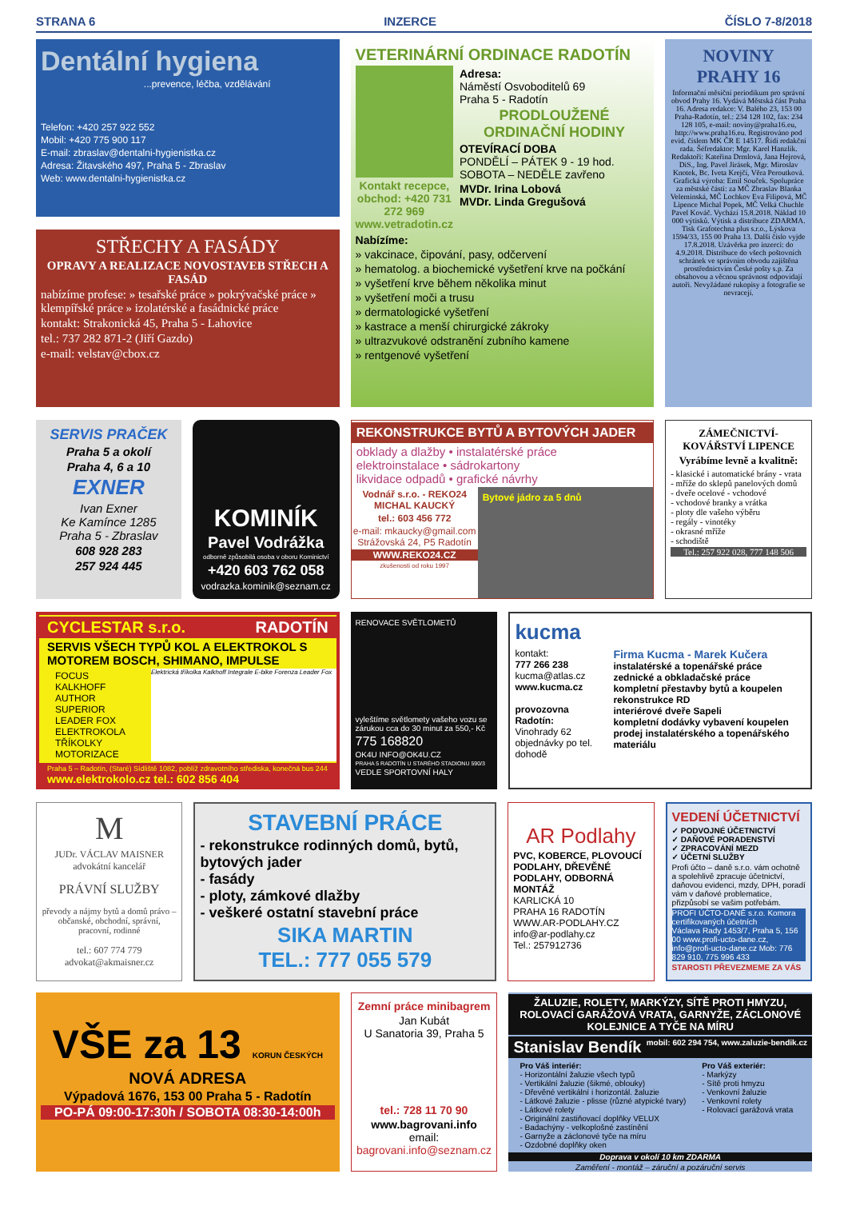STRANA 6 INZERCE ČÍSLO 7-8/2018
Dentální hygiena
...prevence, léčba, vzdělávání
Telefon: +420 257 922 552
Mobil: +420 775 900 117
E-mail: zbraslav@dentalni-hygienistka.cz
Adresa: Žitavského 497, Praha 5 - Zbraslav
Web: www.dentalni-hygienistka.cz
STŘECHY A FASÁDY
OPRAVY A REALIZACE NOVOSTAVEB STŘECH A FASÁD
nabízíme profese: » tesařské práce » pokrývačské práce » klempířské práce » izolatérské a fasádnické práce
kontakt: Strakonická 45, Praha 5 - Lahovice
tel.: 737 282 871-2 (Jiří Gazdo)
e-mail: velstav@cbox.cz
VETERINÁRNÍ ORDINACE RADOTÍN
Kontakt recepce, obchod: +420 731 272 969 www.vetradotin.cz
Adresa:
Náměstí Osvoboditelů 69
Praha 5 - Radotín
PRODLOUŽENÉ ORDINAČNÍ HODINY
OTEVÍRACÍ DOBA
PONDĚLÍ – PÁTEK 9 - 19 hod.
SOBOTA – NEDĚLE zavřeno
MVDr. Irina Lobová
MVDr. Linda Gregušová
Nabízíme:
» vakcinace, čipování, pasy, odčervení
» hematolog. a biochemické vyšetření krve na počkání
» vyšetření krve během několika minut
» vyšetření moči a trusu
» dermatologické vyšetření
» kastrace a menší chirurgické zákroky
» ultrazvukové odstranění zubního kamene
» rentgenové vyšetření
NOVINY PRAHY 16
Informační měsíční periodikum pro správní obvod Prahy 16. Vydává Městská část Praha 16. Adresa redakce: V. Balého 23, 153 00 Praha-Radotín, tel.: 234 128 102, fax: 234 128 105, e-mail: noviny@praha16.eu, http://www.praha16.eu. Registrováno pod evid. číslem MK ČR E 14517. Řídí redakční rada. Šéfredaktor: Mgr. Karel Hanzlík. Redaktoři: Kateřina Drmlová, Jana Hejrová, DiS., Ing. Pavel Jirásek, Mgr. Miroslav Knotek, Bc. Iveta Krejčí, Věra Peroutková. Grafická výroba: Emil Souček. Spolupráce za městské části: za MČ Zbraslav Blanka Veleminská, MČ Lochkov Eva Filipová, MČ Lipence Michal Popek, MČ Velká Chuchle Pavel Kováč. Vychází 15.8.2018. Náklad 10 000 výtisků. Výtisk a distribuce ZDARMA. Tisk Grafotechna plus s.r.o., Lýskova 1594/33, 155 00 Praha 13. Další číslo vyjde 17.8.2018. Uzávěrka pro inzerci: do 4.9.2018. Distribuce do všech poštovních schránek ve správním obvodu zajištěna prostřednictvím České pošty s.p. Za obsahovou a věcnou správnost odpovídají autoři. Nevyžádané rukopisy a fotografie se nevracejí.
SERVIS PRAČEK
Praha 5 a okolí
Praha 4, 6 a 10
EXNER
Ivan Exner
Ke Kamínce 1285
Praha 5 - Zbraslav
608 928 283
257 924 445
KOMINÍK
Pavel Vodrážka
odborně způsobilá osoba v oboru Kominictví
+420 603 762 058
vodrazka.kominik@seznam.cz
REKONSTRUKCE BYTŮ A BYTOVÝCH JADER
obklady a dlažby • instalatérské práce
elektroinstalace • sádrokartony
likvidace odpadů • grafické návrhy
Vodnář s.r.o. - REKO24 MICHAL KAUCKÝ
tel.: 603 456 772
e-mail: mkaucky@gmail.com Strážovská 24, P5 Radotín
WWW.REKO24.CZ
zkušenosti od roku 1997
Bytové jádro za 5 dnů
ZÁMEČNICTVÍ- KOVÁŘSTVÍ LIPENCE
Vyrábíme levně a kvalitně:
- klasické i automatické brány - vrata
- mříže do sklepů panelových domů
- dveře ocelové - vchodové
- vchodové branky a vrátka
- ploty dle vašeho výběru
- regály - vinotéky
- okrasné mříže
- schodiště
Tel.: 257 922 028, 777 148 506
CYCLESTAR s.r.o. RADOTÍN
SERVIS VŠECH TYPŮ KOL A ELEKTROKOL S MOTOREM BOSCH, SHIMANO, IMPULSE
FOCUS
KALKHOFF
AUTHOR
SUPERIOR
LEADER FOX
ELEKTROKOLA
TŘÍKOLKY
MOTORIZACE
Elektrická tříkolka Kalkhoff Integrale E-bike Forenza Leader Fox
Praha 5 – Radotín, (Staré) Sídliště 1082, poblíž zdravotního střediska, konečná bus 244
www.elektrokolo.cz tel.: 602 856 404
RENOVACE SVĚTLOMETŮ
vyleštíme světlomety vašeho vozu se zárukou cca do 30 minut za 550,- Kč
775 168820
OK4U INFO@OK4U.CZ
PRAHA 5 RADOTÍN U STARÉHO STADIONU 590/3
VEDLE SPORTOVNÍ HALY
kucma
kontakt:
777 266 238
kucma@atlas.cz
www.kucma.cz
provozovna Radotín:
Vinohrady 62
objednávky po tel. dohodě
Firma Kucma - Marek Kučera
instalatérské a topenářské práce
zednické a obkladačské práce
kompletní přestavby bytů a koupelen
rekonstrukce RD
interiérové dveře Sapeli
kompletní dodávky vybavení koupelen
prodej instalatérského a topenářského materiálu
M
JUDr. VÁCLAV MAISNER
advokátní kancelář
PRÁVNÍ SLUŽBY
převody a nájmy bytů a domů právo – občanské, obchodní, správní, pracovní, rodinné
tel.: 607 774 779
advokat@akmaisner.cz
STAVEBNÍ PRÁCE
- rekonstrukce rodinných domů, bytů, bytových jader
- fasády
- ploty, zámkové dlažby
- veškeré ostatní stavební práce
SIKA MARTIN
TEL.: 777 055 579
AR Podlahy
PVC, KOBERCE, PLOVOUCÍ PODLAHY, DŘEVĚNÉ PODLAHY, ODBORNÁ MONTÁŽ
KARLICKÁ 10
PRAHA 16 RADOTÍN
WWW.AR-PODLAHY.CZ
info@ar-podlahy.cz
Tel.: 257912736
VEDENÍ ÚČETNICTVÍ
✓ PODVOJNÉ ÚČETNICTVÍ
✓ DAŇOVÉ PORADENSTVÍ
✓ ZPRACOVÁNÍ MEZD
✓ ÚČETNÍ SLUŽBY
Profi účto – daně s.r.o. vám ochotně a spolehlivě zpracuje účetnictví, daňovou evidenci, mzdy, DPH, poradí vám v daňové problematice, přizpůsobí se vašim potřebám.
PROFI ÚČTO-DANĚ s.r.o. Komora certifikovaných účetních
Václava Rady 1453/7, Praha 5, 156 00 www.profi-ucto-dane.cz, info@profi-ucto-dane.cz Mob: 776 829 910, 775 996 433
STAROSTI PŘEVEZMEME ZA VÁS
VŠE za 13 KORUN ČESKÝCH
NOVÁ ADRESA
Výpadová 1676, 153 00 Praha 5 - Radotín
PO-PÁ 09:00-17:30h / SOBOTA 08:30-14:00h
Zemní práce minibagrem
Jan Kubát
U Sanatoria 39, Praha 5
tel.: 728 11 70 90
www.bagrovani.info
email:
bagrovani.info@seznam.cz
ŽALUZIE, ROLETY, MARKÝZY, SÍTĚ PROTI HMYZU, ROLOVACÍ GARÁŽOVÁ VRATA, GARNYŽE, ZÁCLONOVÉ KOLEJNICE A TYČE NA MÍRU
Stanislav Bendík mobil: 602 294 754, www.zaluzie-bendik.cz
Pro Váš interiér:
- Horizontální žaluzie všech typů
- Vertikální žaluzie (šikmé, oblouky)
- Dřevěné vertikální i horizontál. žaluzie
- Látkové žaluzie - plisse (různé atypické tvary)
- Látkové rolety
- Originální zastiňovací doplňky VELUX
- Badachýny - velkoplošné zastínění
- Garnyže a záclonové tyče na míru
- Ozdobné doplňky oken
Pro Váš exteriér:
- Markýzy
- Sítě proti hmyzu
- Venkovní žaluzie
- Venkovní rolety
- Rolovací garážová vrata
Doprava v okolí 10 km ZDARMA
Zaměření - montáž – záruční a pozáruční servis